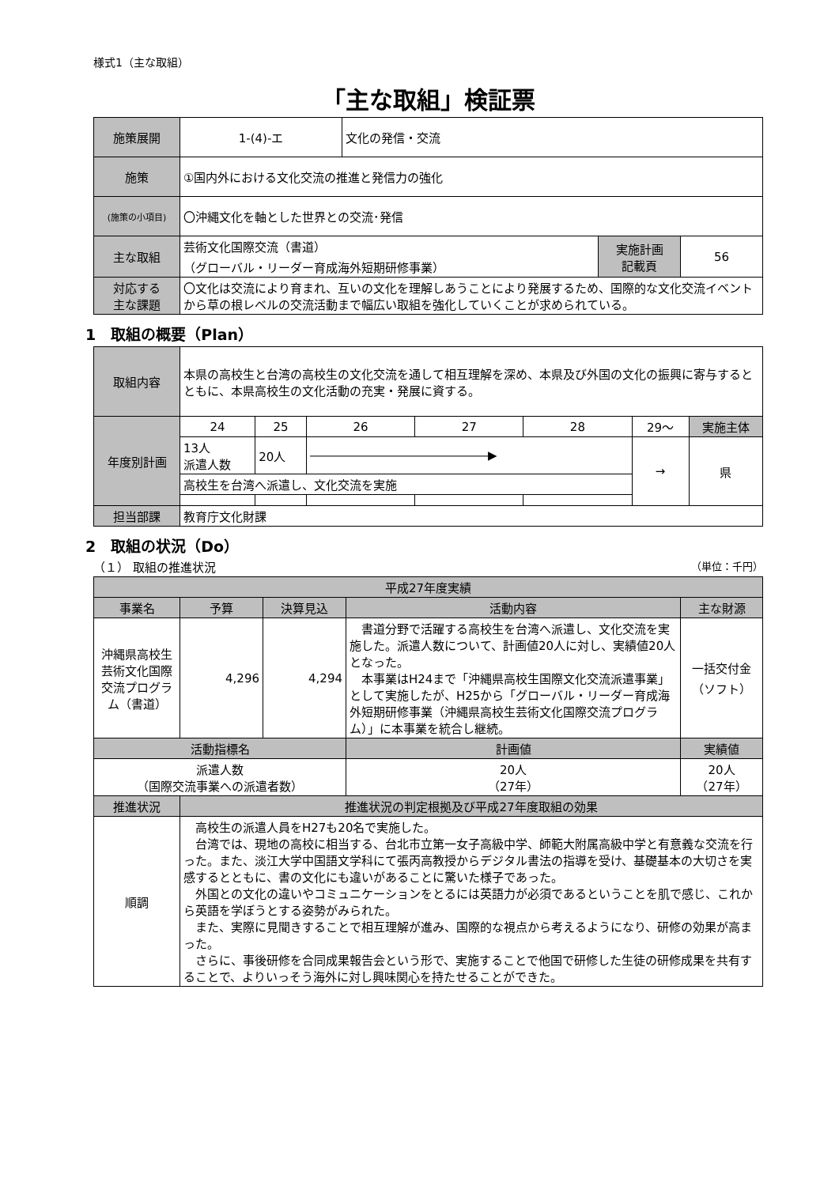様式1（主な取組）
「主な取組」検証票
| 施策展開 | 1-(4)-エ | 文化の発信・交流 | | |
| 施策 | ①国内外における文化交流の推進と発信力の強化 | | | |
| (施策の小項目) | 〇沖縄文化を軸とした世界との交流･発信 | | | |
| 主な取組 | 芸術文化国際交流（書道） （グローバル・リーダー育成海外短期研修事業） | | 実施計画 記載頁 | 56 |
| 対応する 主な課題 | 〇文化は交流により育まれ、互いの文化を理解しあうことにより発展するため、国際的な文化交流イベントから草の根レベルの交流活動まで幅広い取組を強化していくことが求められている。 | | | |
1　取組の概要（Plan）
| 取組内容 | 本県の高校生と台湾の高校生の文化交流を通して相互理解を深め、本県及び外国の文化の振興に寄与するとともに、本県高校生の文化活動の充実・発展に資する。 | | | | | | |
| 年度別計画 | 24 | 25 | 26 | 27 | 28 | 29〜 | 実施主体 |
| | 13人 派遣人数 | 20人 | ―――――――――――――――▶ | | | → | 県 |
| | 高校生を台湾へ派遣し、文化交流を実施 | | | | | | |
| 担当部課 | 教育庁文化財課 | | | | | | |
2　取組の状況（Do）
（１） 取組の推進状況 （単位：千円）
| 平成27年度実績 | | | | | |
| --- | --- | --- | --- | --- | --- |
| 事業名 | 予算 | 決算見込 | 活動内容 | | 主な財源 |
| 沖縄県高校生芸術文化国際交流プログラム（書道） | 4,296 | 4,294 | 書道分野で活躍する高校生を台湾へ派遣し、文化交流を実施した。派遣人数について、計画値20人に対し、実績値20人となった。 本事業はH24まで「沖縄県高校生国際文化交流派遣事業」として実施したが、H25から「グローバル・リーダー育成海外短期研修事業（沖縄県高校生芸術文化国際交流プログラム）」に本事業を統合し継続。 | | 一括交付金 （ソフト） |
| 活動指標名 | | | | 計画値 | 実績値 |
| 派遣人数 （国際交流事業への派遣者数） | | | | 20人 （27年） | 20人 （27年） |
| 推進状況 | 推進状況の判定根拠及び平成27年度取組の効果 | | | | |
| 順調 | 高校生の派遣人員をH27も20名で実施した。 台湾では、現地の高校に相当する、台北市立第一女子高級中学、師範大附属高級中学と有意義な交流を行った。また、淡江大学中国語文学科にて張丙高教授からデジタル書法の指導を受け、基礎基本の大切さを実感するとともに、書の文化にも違いがあることに驚いた様子であった。 外国との文化の違いやコミュニケーションをとるには英語力が必須であるということを肌で感じ、これから英語を学ぼうとする姿勢がみられた。 また、実際に見聞きすることで相互理解が進み、国際的な視点から考えるようになり、研修の効果が高まった。 さらに、事後研修を合同成果報告会という形で、実施することで他国で研修した生徒の研修成果を共有することで、よりいっそう海外に対し興味関心を持たせることができた。 | | | | |